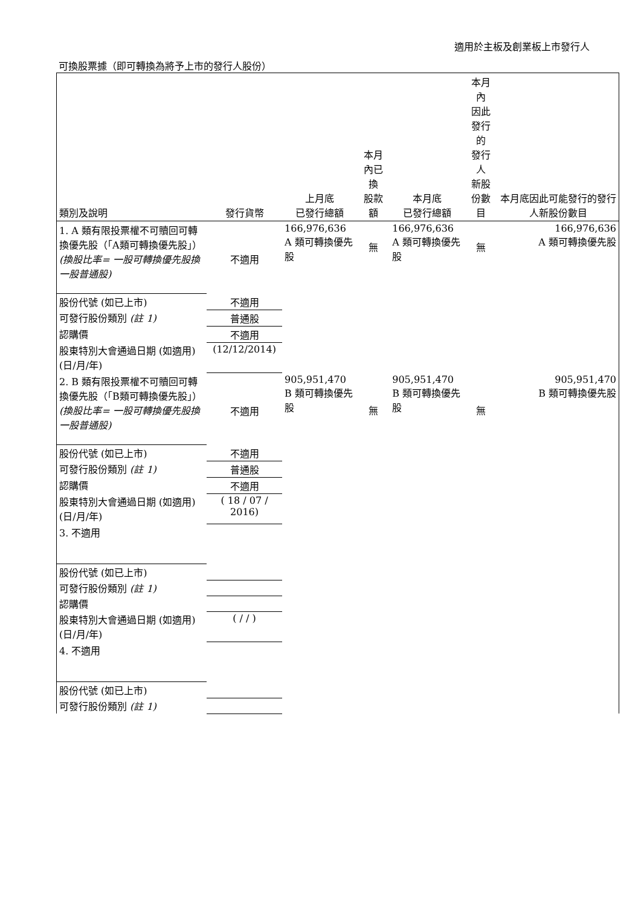適用於主板及創業板上市發行人
可換股票據（即可轉換為將予上市的發行人股份）
| 類別及說明 | 發行貨幣 | 上月底 已發行總額 | 本月內已換 股款額 | 本月底 已發行總額 | 本月內 因此發行的 發行人 新股份數目 | 本月底因此可能發行的發行人新股份數目 |
| --- | --- | --- | --- | --- | --- | --- |
| 1. A 類有限投票權不可贖回可轉換優先股（「A類可轉換優先股」） (換股比率= 一股可轉換優先股換一股普通股) | 不適用 | 166,976,636 A 類可轉換優先股 | 無 | 166,976,636 A 類可轉換優先股 | 無 | 166,976,636 A 類可轉換優先股 |
| 股份代號 (如已上市) | 不適用 | | | | | |
| 可發行股份類別 (註 1) | 普通股 | | | | | |
| 認購價 | 不適用 | | | | | |
| 股東特別大會通過日期 (如適用) (日/月/年) | (12/12/2014) | | | | | |
| 2. B 類有限投票權不可贖回可轉換優先股（「B類可轉換優先股」） (換股比率= 一股可轉換優先股換一股普通股) | 不適用 | 905,951,470 B 類可轉換優先股 | 無 | 905,951,470 B 類可轉換優先股 | 無 | 905,951,470 B 類可轉換優先股 |
| 股份代號 (如已上市) | 不適用 | | | | | |
| 可發行股份類別 (註 1) | 普通股 | | | | | |
| 認購價 | 不適用 | | | | | |
| 股東特別大會通過日期 (如適用) (日/月/年) | ( 18 / 07 / 2016) | | | | | |
| 3. 不適用 | | | | | | |
| 股份代號 (如已上市) | | | | | | |
| 可發行股份類別 (註 1) | | | | | | |
| 認購價 | | | | | | |
| 股東特別大會通過日期 (如適用) (日/月/年) | ( / / ) | | | | | |
| 4. 不適用 | | | | | | |
| 股份代號 (如已上市) | | | | | | |
| 可發行股份類別 (註 1) | | | | | | |